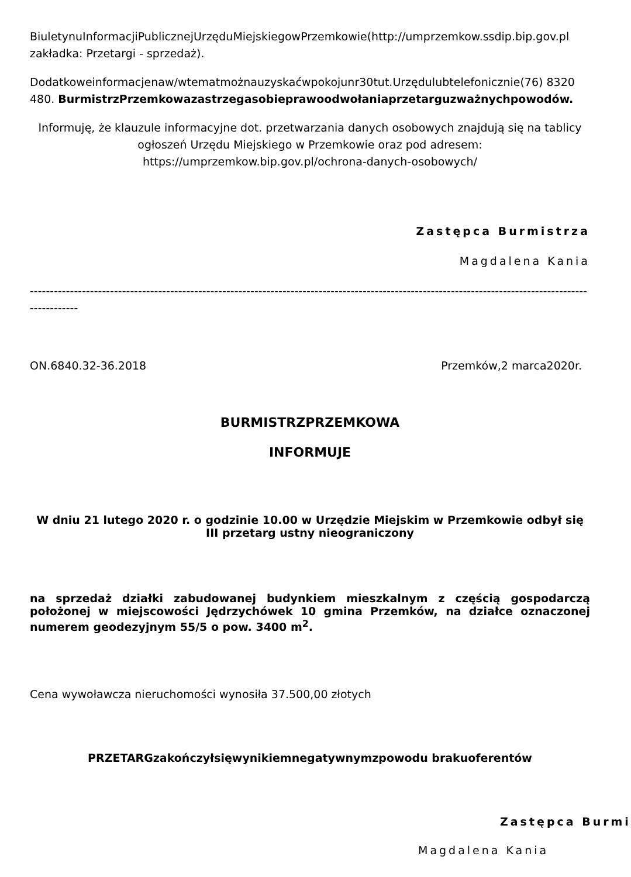BiuletynuInformacjiPublicznejUrzęduMiejskiegowPrzemkowie(http://umprzemkow.ssdip.bip.gov.pl zakładka: Przetargi - sprzedaż).
Dodatkoweinformacjenaw/wtematmożnauzyskaćwpokojunr30tut.Urzędulubtelefonicznie(76) 8320 480. BurmistrzPrzemkowazastrzegasobieprawoodwołaniaprzetarguzważnychpowodów.
Informuję, że klauzule informacyjne dot. przetwarzania danych osobowych znajdują się na tablicy ogłoszeń Urzędu Miejskiego w Przemkowie oraz pod adresem: https://umprzemkow.bip.gov.pl/ochrona-danych-osobowych/
Zastępca Burmistrza
Magdalena Kania
-------------------------------------------------------------------------------------------------------------------------------------------------------
ON.6840.32-36.2018 Przemków,2 marca2020r.
BURMISTRZPRZEMKOWA
INFORMUJE
W dniu 21 lutego 2020 r. o godzinie 10.00 w Urzędzie Miejskim w Przemkowie odbył się III przetarg ustny nieograniczony
na sprzedaż działki zabudowanej budynkiem mieszkalnym z częścią gospodarczą położonej w miejscowości Jędrzychówek 10 gmina Przemków, na działce oznaczonej numerem geodezyjnym 55/5 o pow. 3400 m<sup>2</sup>.
Cena wywoławcza nieruchomości wynosiła 37.500,00 złotych
PRZETARGzakończyłsięwynikiemnegatywnymzpowodu brakuoferentów
Zastępca Burmi
Magdalena Kania